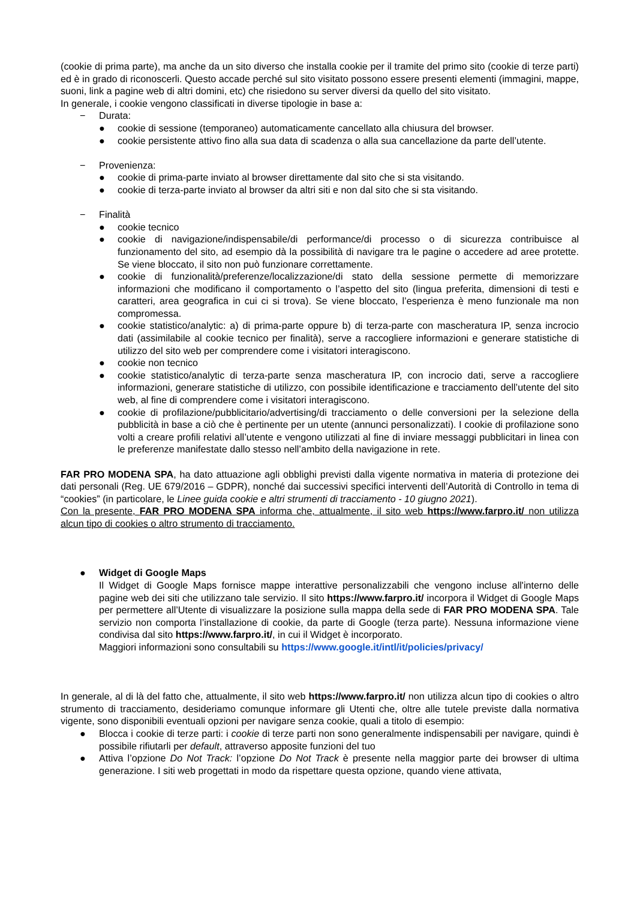(cookie di prima parte), ma anche da un sito diverso che installa cookie per il tramite del primo sito (cookie di terze parti) ed è in grado di riconoscerli. Questo accade perché sul sito visitato possono essere presenti elementi (immagini, mappe, suoni, link a pagine web di altri domini, etc) che risiedono su server diversi da quello del sito visitato.
In generale, i cookie vengono classificati in diverse tipologie in base a:
− Durata:
● cookie di sessione (temporaneo) automaticamente cancellato alla chiusura del browser.
● cookie persistente attivo fino alla sua data di scadenza o alla sua cancellazione da parte dell’utente.
− Provenienza:
● cookie di prima-parte inviato al browser direttamente dal sito che si sta visitando.
● cookie di terza-parte inviato al browser da altri siti e non dal sito che si sta visitando.
− Finalità
● cookie tecnico
● cookie di navigazione/indispensabile/di performance/di processo o di sicurezza contribuisce al funzionamento del sito, ad esempio dà la possibilità di navigare tra le pagine o accedere ad aree protette. Se viene bloccato, il sito non può funzionare correttamente.
● cookie di funzionalità/preferenze/localizzazione/di stato della sessione permette di memorizzare informazioni che modificano il comportamento o l’aspetto del sito (lingua preferita, dimensioni di testi e caratteri, area geografica in cui ci si trova). Se viene bloccato, l’esperienza è meno funzionale ma non compromessa.
● cookie statistico/analytic: a) di prima-parte oppure b) di terza-parte con mascheratura IP, senza incrocio dati (assimilabile al cookie tecnico per finalità), serve a raccogliere informazioni e generare statistiche di utilizzo del sito web per comprendere come i visitatori interagiscono.
● cookie non tecnico
● cookie statistico/analytic di terza-parte senza mascheratura IP, con incrocio dati, serve a raccogliere informazioni, generare statistiche di utilizzo, con possibile identificazione e tracciamento dell’utente del sito web, al fine di comprendere come i visitatori interagiscono.
● cookie di profilazione/pubblicitario/advertising/di tracciamento o delle conversioni per la selezione della pubblicità in base a ciò che è pertinente per un utente (annunci personalizzati). I cookie di profilazione sono volti a creare profili relativi all’utente e vengono utilizzati al fine di inviare messaggi pubblicitari in linea con le preferenze manifestate dallo stesso nell’ambito della navigazione in rete.
FAR PRO MODENA SPA, ha dato attuazione agli obblighi previsti dalla vigente normativa in materia di protezione dei dati personali (Reg. UE 679/2016 – GDPR), nonché dai successivi specifici interventi dell’Autorità di Controllo in tema di “cookies” (in particolare, le Linee guida cookie e altri strumenti di tracciamento - 10 giugno 2021).
Con la presente, FAR PRO MODENA SPA informa che, attualmente, il sito web https://www.farpro.it/ non utilizza alcun tipo di cookies o altro strumento di tracciamento.
● Widget di Google Maps
Il Widget di Google Maps fornisce mappe interattive personalizzabili che vengono incluse all'interno delle pagine web dei siti che utilizzano tale servizio. Il sito https://www.farpro.it/ incorpora il Widget di Google Maps per permettere all’Utente di visualizzare la posizione sulla mappa della sede di FAR PRO MODENA SPA. Tale servizio non comporta l’installazione di cookie, da parte di Google (terza parte). Nessuna informazione viene condivisa dal sito https://www.farpro.it/, in cui il Widget è incorporato.
Maggiori informazioni sono consultabili su https://www.google.it/intl/it/policies/privacy/
In generale, al di là del fatto che, attualmente, il sito web https://www.farpro.it/ non utilizza alcun tipo di cookies o altro strumento di tracciamento, desideriamo comunque informare gli Utenti che, oltre alle tutele previste dalla normativa vigente, sono disponibili eventuali opzioni per navigare senza cookie, quali a titolo di esempio:
● Blocca i cookie di terze parti: i cookie di terze parti non sono generalmente indispensabili per navigare, quindi è possibile rifiutarli per default, attraverso apposite funzioni del tuo
● Attiva l’opzione Do Not Track: l’opzione Do Not Track è presente nella maggior parte dei browser di ultima generazione. I siti web progettati in modo da rispettare questa opzione, quando viene attivata,